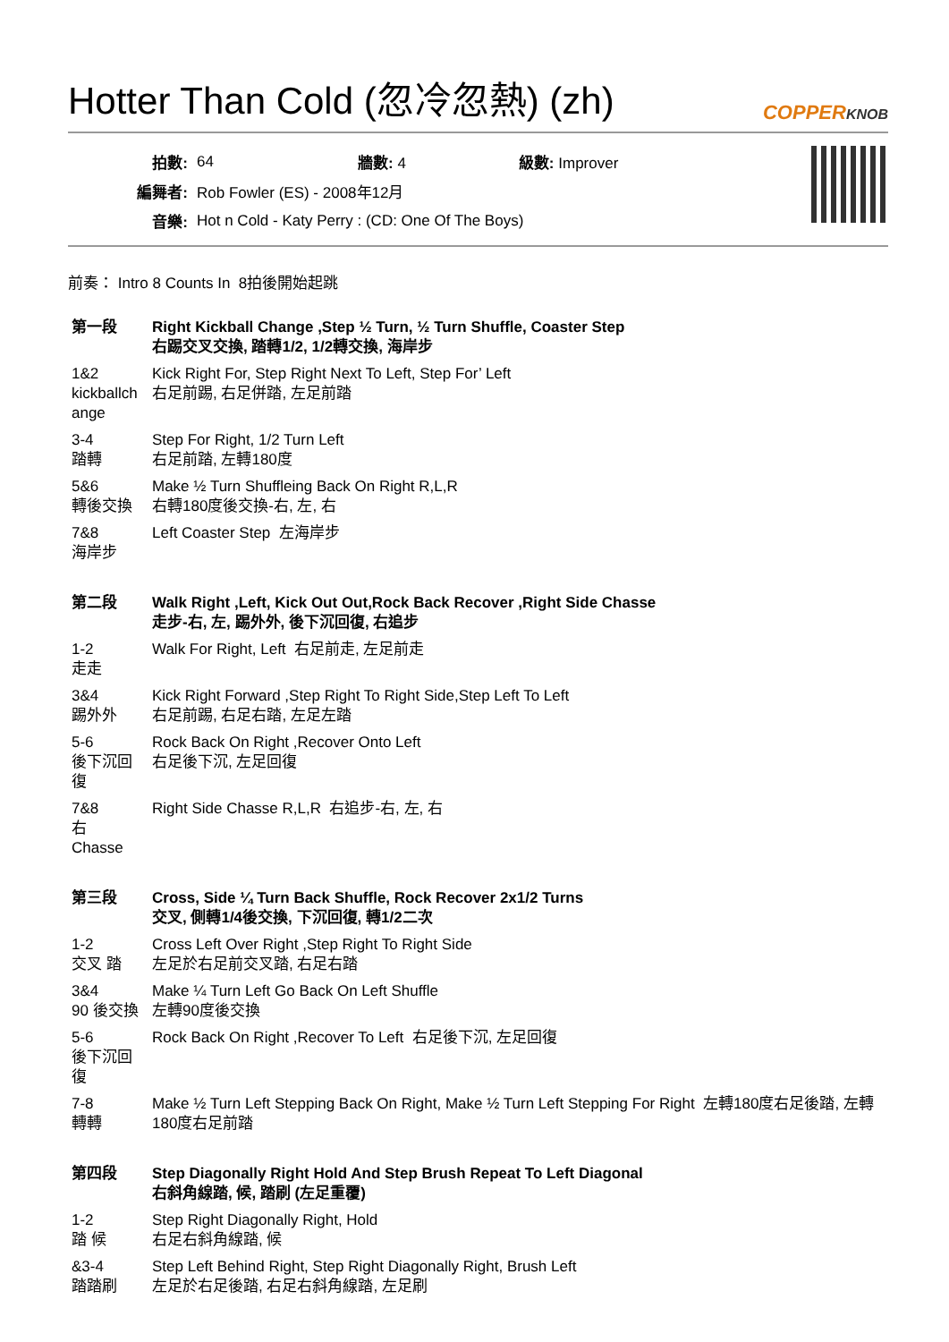Hotter Than Cold (忽冷忽熱) (zh) COPPERKNOB
| 拍數: | 64 | 牆數: 4 | 級數: Improver |
| 編舞者: | Rob Fowler (ES) - 2008年12月 | | |
| 音樂: | Hot n Cold - Katy Perry : (CD: One Of The Boys) | | |
前奏： Intro 8 Counts In 8拍後開始起跳
| 第一段 | Right Kickball Change ,Step ½ Turn, ½ Turn Shuffle, Coaster Step 右踢交叉交換, 踏轉1/2, 1/2轉交換, 海岸步 |
| 1&2 kickballch ange | Kick Right For, Step Right Next To Left, Step For’ Left 右足前踢, 右足併踏, 左足前踏 |
| 3-4 踏轉 | Step For Right, 1/2 Turn Left 右足前踏, 左轉180度 |
| 5&6 轉後交換 | Make ½ Turn Shuffleing Back On Right R,L,R 右轉180度後交換-右, 左, 右 |
| 7&8 海岸步 | Left Coaster Step 左海岸步 |
| 第二段 | Walk Right ,Left, Kick Out Out,Rock Back Recover ,Right Side Chasse 走步-右, 左, 踢外外, 後下沉回復, 右追步 |
| 1-2 走走 | Walk For Right, Left 右足前走, 左足前走 |
| 3&4 踢外外 | Kick Right Forward ,Step Right To Right Side,Step Left To Left 右足前踢, 右足右踏, 左足左踏 |
| 5-6 後下沉回復 | Rock Back On Right ,Recover Onto Left 右足後下沉, 左足回復 |
| 7&8 右 Chasse | Right Side Chasse R,L,R 右追步-右, 左, 右 |
| 第三段 | Cross, Side ¼ Turn Back Shuffle, Rock Recover 2x1/2 Turns 交叉, 側轉1/4後交換, 下沉回復, 轉1/2二次 |
| 1-2 交叉 踏 | Cross Left Over Right ,Step Right To Right Side 左足於右足前交叉踏, 右足右踏 |
| 3&4 90 後交換 | Make ¼ Turn Left Go Back On Left Shuffle 左轉90度後交換 |
| 5-6 後下沉回復 | Rock Back On Right ,Recover To Left 右足後下沉, 左足回復 |
| 7-8 轉轉 | Make ½ Turn Left Stepping Back On Right, Make ½ Turn Left Stepping For Right 左轉180度右足後踏, 左轉180度右足前踏 |
| 第四段 | Step Diagonally Right Hold And Step Brush Repeat To Left Diagonal 右斜角線踏, 候, 踏刷 (左足重覆) |
| 1-2 踏 候 | Step Right Diagonally Right, Hold 右足右斜角線踏, 候 |
| &3-4 踏踏刷 | Step Left Behind Right, Step Right Diagonally Right, Brush Left 左足於右足後踏, 右足右斜角線踏, 左足刷 |